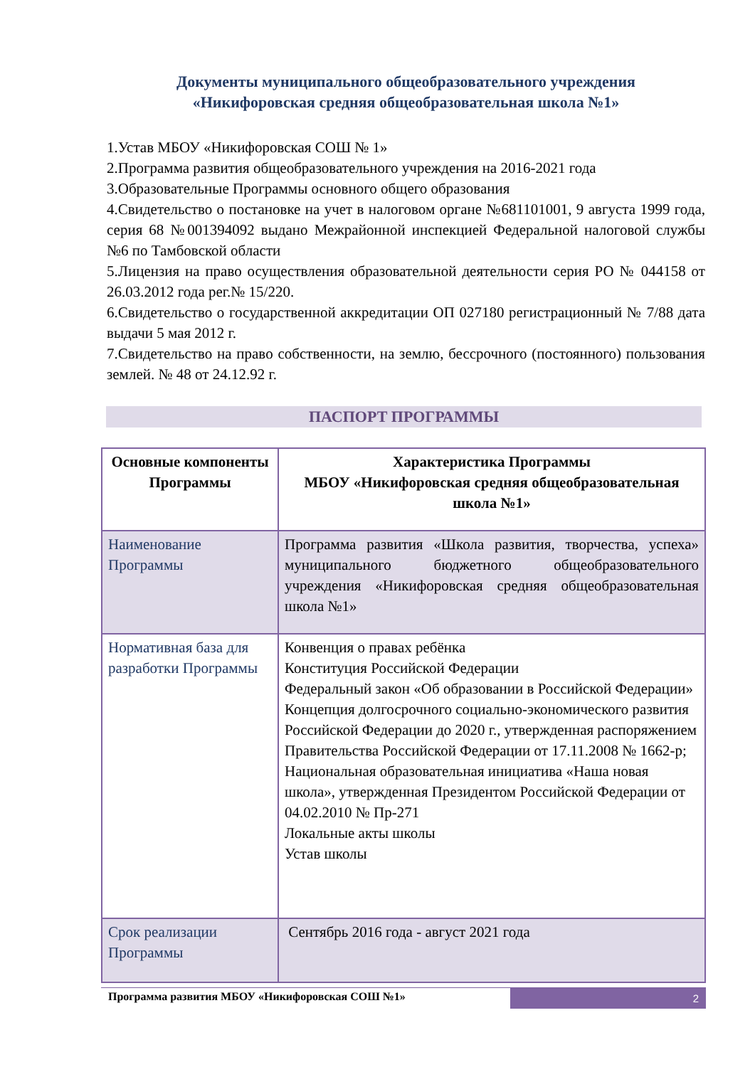Документы муниципального общеобразовательного учреждения
«Никифоровская средняя общеобразовательная школа №1»
1.Устав МБОУ «Никифоровская СОШ № 1»
2.Программа развития общеобразовательного учреждения на 2016-2021 года
3.Образовательные Программы основного общего образования
4.Свидетельство о постановке на учет в налоговом органе №681101001, 9 августа 1999 года, серия 68 №001394092 выдано Межрайонной инспекцией Федеральной налоговой службы №6 по Тамбовской области
5.Лицензия на право осуществления образовательной деятельности серия РО № 044158 от 26.03.2012 года рег.№ 15/220.
6.Свидетельство о государственной аккредитации ОП 027180 регистрационный № 7/88 дата выдачи 5 мая 2012 г.
7.Свидетельство на право собственности, на землю, бессрочного (постоянного) пользования землей. № 48 от 24.12.92 г.
ПАСПОРТ ПРОГРАММЫ
| Основные компоненты Программы | Характеристика Программы МБОУ «Никифоровская средняя общеобразовательная школа №1» |
| --- | --- |
| Наименование Программы | Программа развития «Школа развития, творчества, успеха» муниципального бюджетного общеобразовательного учреждения «Никифоровская средняя общеобразовательная школа №1» |
| Нормативная база для разработки Программы | Конвенция о правах ребёнка Конституция Российской Федерации Федеральный закон «Об образовании в Российской Федерации» Концепция долгосрочного социально-экономического развития Российской Федерации до 2020 г., утвержденная распоряжением Правительства Российской Федерации от 17.11.2008 № 1662-р; Национальная образовательная инициатива «Наша новая школа», утвержденная Президентом Российской Федерации от 04.02.2010 № Пр-271 Локальные акты школы Устав школы |
| Срок реализации Программы | Сентябрь 2016 года - август 2021 года |
Программа развития МБОУ «Никифоровская СОШ №1»
2